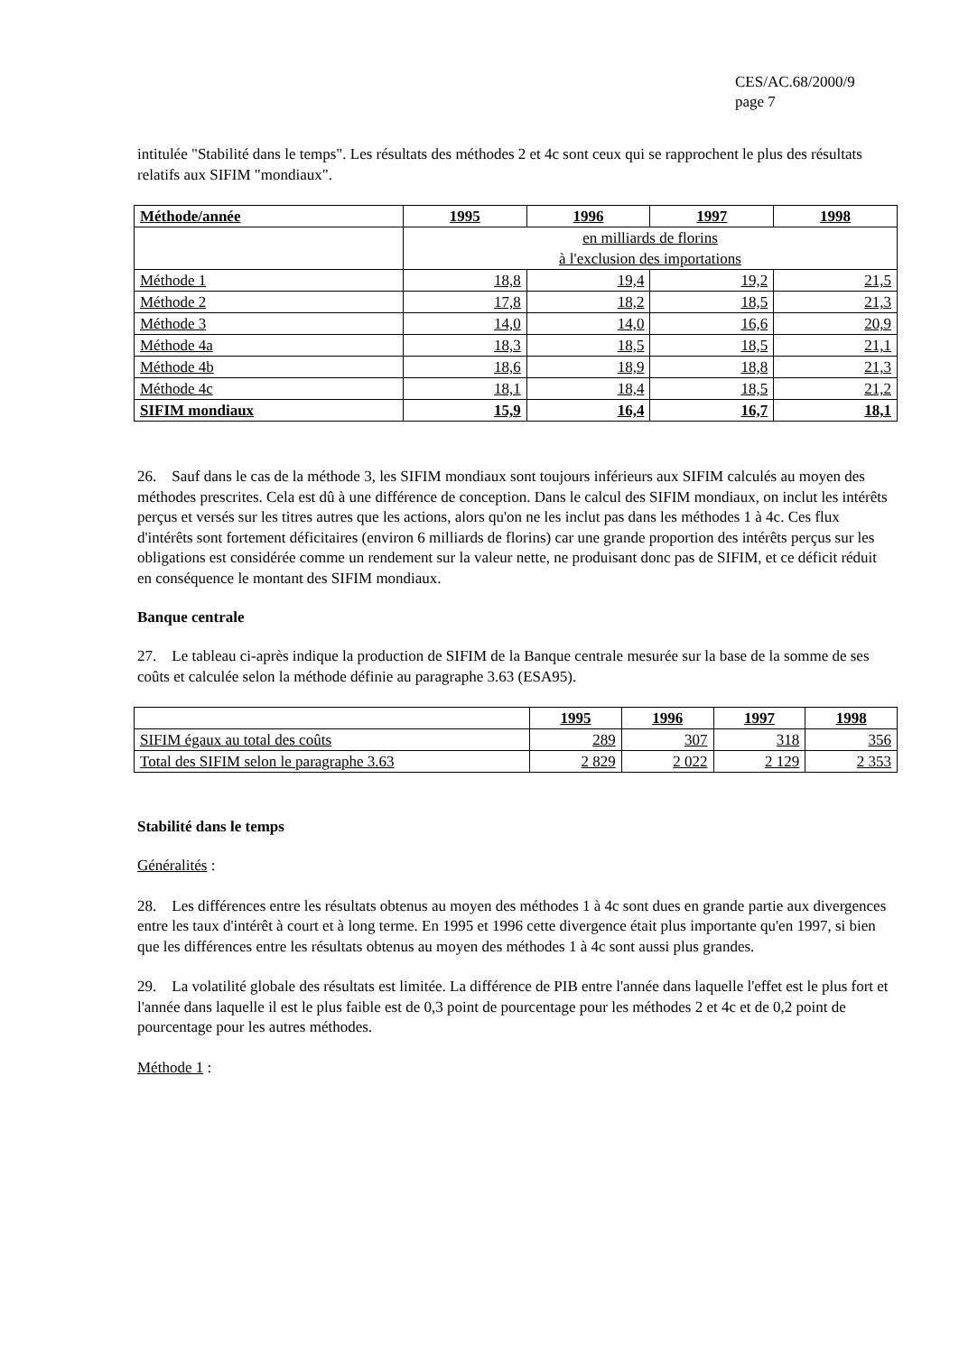CES/AC.68/2000/9
page 7
intitulée "Stabilité dans le temps". Les résultats des méthodes 2 et 4c sont ceux qui se rapprochent le plus des résultats relatifs aux SIFIM "mondiaux".
| Méthode/année | 1995 | 1996 | 1997 | 1998 |
| --- | --- | --- | --- | --- |
| | en milliards de florins à l'exclusion des importations | | | |
| Méthode 1 | 18,8 | 19,4 | 19,2 | 21,5 |
| Méthode 2 | 17,8 | 18,2 | 18,5 | 21,3 |
| Méthode 3 | 14,0 | 14,0 | 16,6 | 20,9 |
| Méthode 4a | 18,3 | 18,5 | 18,5 | 21,1 |
| Méthode 4b | 18,6 | 18,9 | 18,8 | 21,3 |
| Méthode 4c | 18,1 | 18,4 | 18,5 | 21,2 |
| SIFIM mondiaux | 15,9 | 16,4 | 16,7 | 18,1 |
26. Sauf dans le cas de la méthode 3, les SIFIM mondiaux sont toujours inférieurs aux SIFIM calculés au moyen des méthodes prescrites. Cela est dû à une différence de conception. Dans le calcul des SIFIM mondiaux, on inclut les intérêts perçus et versés sur les titres autres que les actions, alors qu'on ne les inclut pas dans les méthodes 1 à 4c. Ces flux d'intérêts sont fortement déficitaires (environ 6 milliards de florins) car une grande proportion des intérêts perçus sur les obligations est considérée comme un rendement sur la valeur nette, ne produisant donc pas de SIFIM, et ce déficit réduit en conséquence le montant des SIFIM mondiaux.
Banque centrale
27. Le tableau ci-après indique la production de SIFIM de la Banque centrale mesurée sur la base de la somme de ses coûts et calculée selon la méthode définie au paragraphe 3.63 (ESA95).
| | 1995 | 1996 | 1997 | 1998 |
| SIFIM égaux au total des coûts | 289 | 307 | 318 | 356 |
| Total des SIFIM selon le paragraphe 3.63 | 2 829 | 2 022 | 2 129 | 2 353 |
Stabilité dans le temps
Généralités :
28. Les différences entre les résultats obtenus au moyen des méthodes 1 à 4c sont dues en grande partie aux divergences entre les taux d'intérêt à court et à long terme. En 1995 et 1996 cette divergence était plus importante qu'en 1997, si bien que les différences entre les résultats obtenus au moyen des méthodes 1 à 4c sont aussi plus grandes.
29. La volatilité globale des résultats est limitée. La différence de PIB entre l'année dans laquelle l'effet est le plus fort et l'année dans laquelle il est le plus faible est de 0,3 point de pourcentage pour les méthodes 2 et 4c et de 0,2 point de pourcentage pour les autres méthodes.
Méthode 1 :